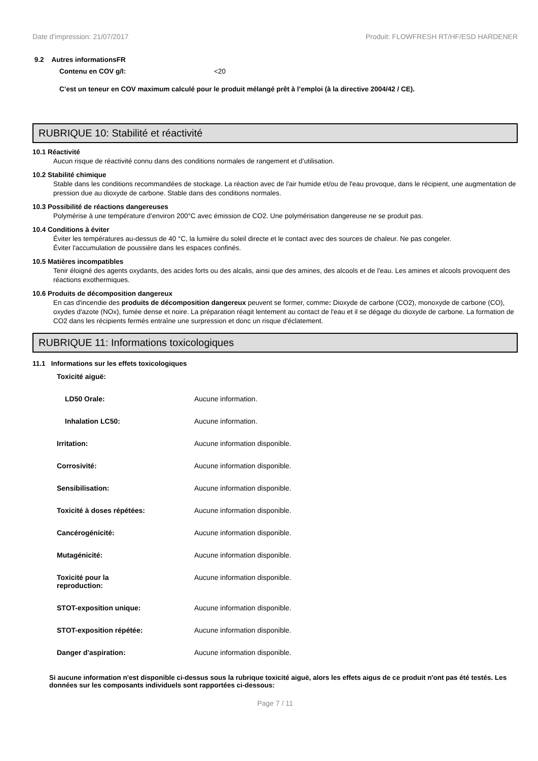Date d'impression: 21/07/2017 Produit: FLOWFRESH RT/HF/ESD HARDENER
9.2 Autres informationsFR
Contenu en COV g/l: <20
C’est un teneur en COV maximum calculé pour le produit mélangé prêt à l’emploi (à la directive 2004/42 / CE).
RUBRIQUE 10: Stabilité et réactivité
10.1 Réactivité
Aucun risque de réactivité connu dans des conditions normales de rangement et d’utilisation.
10.2 Stabilité chimique
Stable dans les conditions recommandées de stockage. La réaction avec de l'air humide et/ou de l'eau provoque, dans le récipient, une augmentation de pression due au dioxyde de carbone. Stable dans des conditions normales.
10.3 Possibilité de réactions dangereuses
Polymérise à une température d’environ 200°C avec émission de CO2. Une polymérisation dangereuse ne se produit pas.
10.4 Conditions à éviter
Éviter les températures au-dessus de 40 °C, la lumière du soleil directe et le contact avec des sources de chaleur. Ne pas congeler.
Éviter l'accumulation de poussière dans les espaces confinés.
10.5 Matières incompatibles
Tenir éloigné des agents oxydants, des acides forts ou des alcalis, ainsi que des amines, des alcools et de l'eau. Les amines et alcools provoquent des réactions exothermiques.
10.6 Produits de décomposition dangereux
En cas d'incendie des produits de décomposition dangereux peuvent se former, comme: Dioxyde de carbone (CO2), monoxyde de carbone (CO), oxydes d'azote (NOx), fumée dense et noire. La préparation réagit lentement au contact de l'eau et il se dégage du dioxyde de carbone. La formation de CO2 dans les récipients fermés entraîne une surpression et donc un risque d'éclatement.
RUBRIQUE 11: Informations toxicologiques
11.1 Informations sur les effets toxicologiques
| Toxicité aiguë: | |
| LD50 Orale: | Aucune information. |
| Inhalation LC50: | Aucune information. |
| Irritation: | Aucune information disponible. |
| Corrosivité: | Aucune information disponible. |
| Sensibilisation: | Aucune information disponible. |
| Toxicité à doses répétées: | Aucune information disponible. |
| Cancérogénicité: | Aucune information disponible. |
| Mutagénicité: | Aucune information disponible. |
| Toxicité pour la reproduction: | Aucune information disponible. |
| STOT-exposition unique: | Aucune information disponible. |
| STOT-exposition répétée: | Aucune information disponible. |
| Danger d'aspiration: | Aucune information disponible. |
Si aucune information n'est disponible ci-dessus sous la rubrique toxicité aiguë, alors les effets aigus de ce produit n'ont pas été testés. Les données sur les composants individuels sont rapportées ci-dessous:
Page 7 / 11